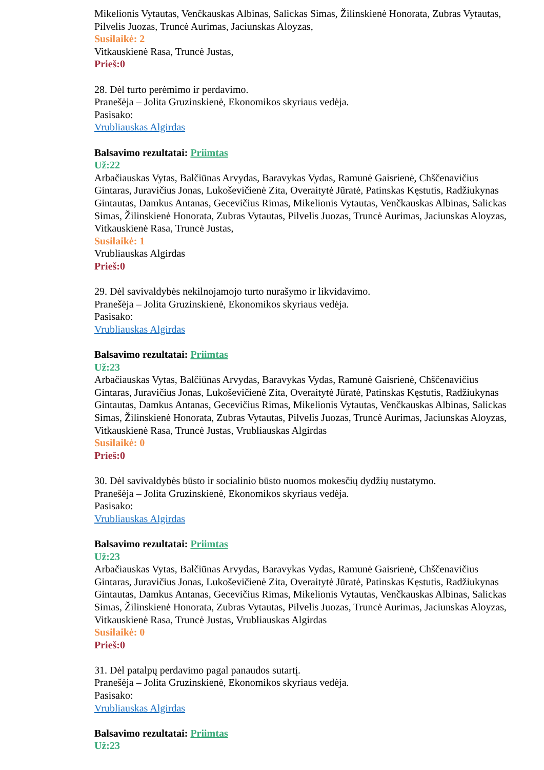Mikelionis Vytautas, Venčkauskas Albinas, Salickas Simas, Žilinskienė Honorata, Zubras Vytautas, Pilvelis Juozas, Truncė Aurimas, Jaciunskas Aloyzas,
Susilaikė: 2
Vitkauskienė Rasa, Truncė Justas,
Prieš:0
28. Dėl turto perėmimo ir perdavimo.
Pranešėja – Jolita Gruzinskienė, Ekonomikos skyriaus vedėja.
Pasisako:
Vrubliauskas Algirdas
Balsavimo rezultatai: Priimtas
Už:22
Arbačiauskas Vytas, Balčiūnas Arvydas, Baravykas Vydas, Ramunė Gaisrienė, Chščenavičius Gintaras, Juravičius Jonas, Lukoševičienė Zita, Overaitytė Jūratė, Patinskas Kęstutis, Radžiukynas Gintautas, Damkus Antanas, Gecevičius Rimas, Mikelionis Vytautas, Venčkauskas Albinas, Salickas Simas, Žilinskienė Honorata, Zubras Vytautas, Pilvelis Juozas, Truncė Aurimas, Jaciunskas Aloyzas, Vitkauskienė Rasa, Truncė Justas,
Susilaikė: 1
Vrubliauskas Algirdas
Prieš:0
29. Dėl savivaldybės nekilnojamojo turto nurašymo ir likvidavimo.
Pranešėja – Jolita Gruzinskienė, Ekonomikos skyriaus vedėja.
Pasisako:
Vrubliauskas Algirdas
Balsavimo rezultatai: Priimtas
Už:23
Arbačiauskas Vytas, Balčiūnas Arvydas, Baravykas Vydas, Ramunė Gaisrienė, Chščenavičius Gintaras, Juravičius Jonas, Lukoševičienė Zita, Overaitytė Jūratė, Patinskas Kęstutis, Radžiukynas Gintautas, Damkus Antanas, Gecevičius Rimas, Mikelionis Vytautas, Venčkauskas Albinas, Salickas Simas, Žilinskienė Honorata, Zubras Vytautas, Pilvelis Juozas, Truncė Aurimas, Jaciunskas Aloyzas, Vitkauskienė Rasa, Truncė Justas, Vrubliauskas Algirdas
Susilaikė: 0
Prieš:0
30. Dėl savivaldybės būsto ir socialinio būsto nuomos mokesčių dydžių nustatymo.
Pranešėja – Jolita Gruzinskienė, Ekonomikos skyriaus vedėja.
Pasisako:
Vrubliauskas Algirdas
Balsavimo rezultatai: Priimtas
Už:23
Arbačiauskas Vytas, Balčiūnas Arvydas, Baravykas Vydas, Ramunė Gaisrienė, Chščenavičius Gintaras, Juravičius Jonas, Lukoševičienė Zita, Overaitytė Jūratė, Patinskas Kęstutis, Radžiukynas Gintautas, Damkus Antanas, Gecevičius Rimas, Mikelionis Vytautas, Venčkauskas Albinas, Salickas Simas, Žilinskienė Honorata, Zubras Vytautas, Pilvelis Juozas, Truncė Aurimas, Jaciunskas Aloyzas, Vitkauskienė Rasa, Truncė Justas, Vrubliauskas Algirdas
Susilaikė: 0
Prieš:0
31. Dėl patalpų perdavimo pagal panaudos sutartį.
Pranešėja – Jolita Gruzinskienė, Ekonomikos skyriaus vedėja.
Pasisako:
Vrubliauskas Algirdas
Balsavimo rezultatai: Priimtas
Už:23